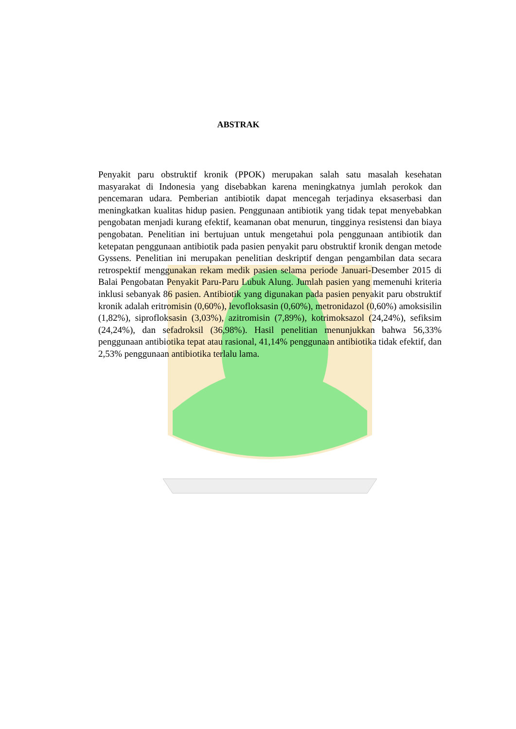ABSTRAK
Penyakit paru obstruktif kronik (PPOK) merupakan salah satu masalah kesehatan masyarakat di Indonesia yang disebabkan karena meningkatnya jumlah perokok dan pencemaran udara. Pemberian antibiotik dapat mencegah terjadinya eksaserbasi dan meningkatkan kualitas hidup pasien. Penggunaan antibiotik yang tidak tepat menyebabkan pengobatan menjadi kurang efektif, keamanan obat menurun, tingginya resistensi dan biaya pengobatan. Penelitian ini bertujuan untuk mengetahui pola penggunaan antibiotik dan ketepatan penggunaan antibiotik pada pasien penyakit paru obstruktif kronik dengan metode Gyssens. Penelitian ini merupakan penelitian deskriptif dengan pengambilan data secara retrospektif menggunakan rekam medik pasien selama periode Januari-Desember 2015 di Balai Pengobatan Penyakit Paru-Paru Lubuk Alung. Jumlah pasien yang memenuhi kriteria inklusi sebanyak 86 pasien. Antibiotik yang digunakan pada pasien penyakit paru obstruktif kronik adalah eritromisin (0,60%), levofloksasin (0,60%), metronidazol (0,60%) amoksisilin (1,82%), siprofloksasin (3,03%), azitromisin (7,89%), kotrimoksazol (24,24%), sefiksim (24,24%), dan sefadroksil (36,98%). Hasil penelitian menunjukkan bahwa 56,33% penggunaan antibiotika tepat atau rasional, 41,14% penggunaan antibiotika tidak efektif, dan 2,53% penggunaan antibiotika terlalu lama.